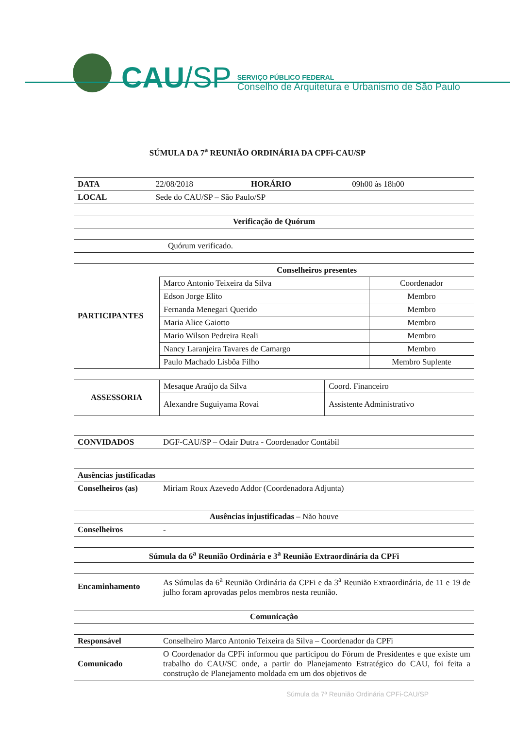CAU/SP
SERVIÇO PÚBLICO FEDERAL
Conselho de Arquitetura e Urbanismo de São Paulo
SÚMULA DA 7<sup>a</sup> REUNIÃO ORDINÁRIA DA CPFi-CAU/SP
| DATA | 22/08/2018 | HORÁRIO | 09h00 às 18h00 |
| LOCAL | Sede do CAU/SP – São Paulo/SP | | |
| Verificação de Quórum |
| --- |
| | Quórum verificado. |
| PARTICIPANTES | Conselheiros presentes | |
| --- | --- | --- |
| | Marco Antonio Teixeira da Silva | Coordenador |
| | Edson Jorge Elito | Membro |
| | Fernanda Menegari Querido | Membro |
| | Maria Alice Gaiotto | Membro |
| | Mario Wilson Pedreira Reali | Membro |
| | Nancy Laranjeira Tavares de Camargo | Membro |
| | Paulo Machado Lisbôa Filho | Membro Suplente |
| ASSESSORIA | Mesaque Araújo da Silva | Coord. Financeiro |
| | Alexandre Suguiyama Rovai | Assistente Administrativo |
| CONVIDADOS | DGF-CAU/SP – Odair Dutra - Coordenador Contábil |
| Ausências justificadas | |
| --- | --- |
| Conselheiros (as) | Miriam Roux Azevedo Addor (Coordenadora Adjunta) |
| Ausências injustificadas – Não houve | |
| --- | --- |
| Conselheiros | - |
| Súmula da 6<sup>a</sup> Reunião Ordinária e 3<sup>a</sup> Reunião Extraordinária da CPFi |
| --- |
| Encaminhamento | As Súmulas da 6<sup>a</sup> Reunião Ordinária da CPFi e da 3<sup>a</sup> Reunião Extraordinária, de 11 e 19 de julho foram aprovadas pelos membros nesta reunião. |
| Comunicação |
| --- |
| Responsável | Conselheiro Marco Antonio Teixeira da Silva – Coordenador da CPFi |
| Comunicado | O Coordenador da CPFi informou que participou do Fórum de Presidentes e que existe um trabalho do CAU/SC onde, a partir do Planejamento Estratégico do CAU, foi feita a construção de Planejamento moldada em um dos objetivos de |
Súmula da 7ª Reunião Ordinária CPFi-CAU/SP